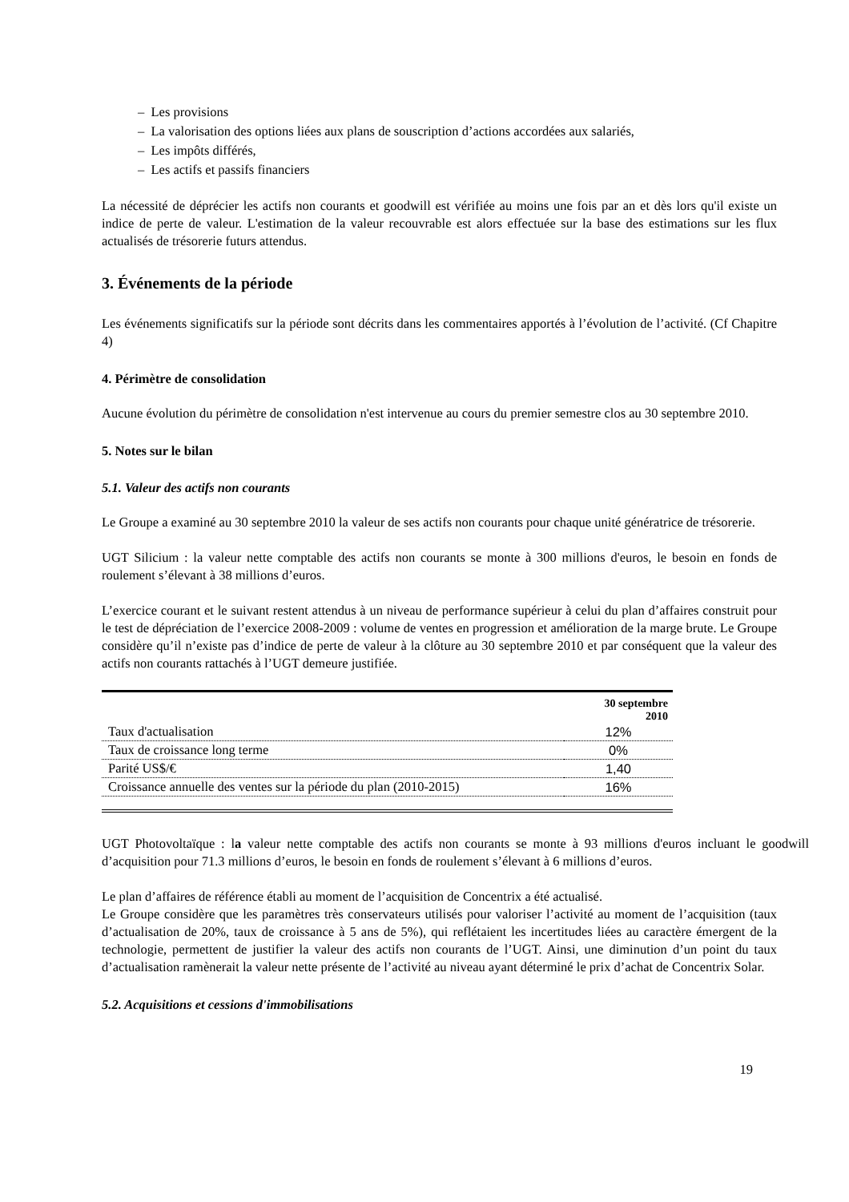– Les provisions
– La valorisation des options liées aux plans de souscription d’actions accordées aux salariés,
– Les impôts différés,
– Les actifs et passifs financiers
La nécessité de déprécier les actifs non courants et goodwill est vérifiée au moins une fois par an et dès lors qu'il existe un indice de perte de valeur. L'estimation de la valeur recouvrable est alors effectuée sur la base des estimations sur les flux actualisés de trésorerie futurs attendus.
3. Événements de la période
Les événements significatifs sur la période sont décrits dans les commentaires apportés à l’évolution de l’activité. (Cf Chapitre 4)
4. Périmètre de consolidation
Aucune évolution du périmètre de consolidation n'est intervenue au cours du premier semestre clos au 30 septembre 2010.
5. Notes sur le bilan
5.1. Valeur des actifs non courants
Le Groupe a examiné au 30 septembre 2010 la valeur de ses actifs non courants pour chaque unité génératrice de trésorerie.
UGT Silicium : la valeur nette comptable des actifs non courants se monte à 300 millions d'euros, le besoin en fonds de roulement s’élevant à 38 millions d’euros.
L’exercice courant et le suivant restent attendus à un niveau de performance supérieur à celui du plan d’affaires construit pour le test de dépréciation de l’exercice 2008-2009 : volume de ventes en progression et amélioration de la marge brute. Le Groupe considère qu’il n’existe pas d’indice de perte de valeur à la clôture au 30 septembre 2010 et par conséquent que la valeur des actifs non courants rattachés à l’UGT demeure justifiée.
| | 30 septembre 2010 |
| --- | --- |
| Taux d'actualisation | 12% |
| Taux de croissance long terme | 0% |
| Parité US$/€ | 1,40 |
| Croissance annuelle des ventes sur la période du plan (2010-2015) | 16% |
UGT Photovoltaïque : la valeur nette comptable des actifs non courants se monte à 93 millions d'euros incluant le goodwill d’acquisition pour 71.3 millions d’euros, le besoin en fonds de roulement s’élevant à 6 millions d’euros.
Le plan d’affaires de référence établi au moment de l’acquisition de Concentrix a été actualisé.
Le Groupe considère que les paramètres très conservateurs utilisés pour valoriser l’activité au moment de l’acquisition (taux d’actualisation de 20%, taux de croissance à 5 ans de 5%), qui reflétaient les incertitudes liées au caractère émergent de la technologie, permettent de justifier la valeur des actifs non courants de l’UGT. Ainsi, une diminution d’un point du taux d’actualisation ramènerait la valeur nette présente de l’activité au niveau ayant déterminé le prix d’achat de Concentrix Solar.
5.2. Acquisitions et cessions d'immobilisations
19